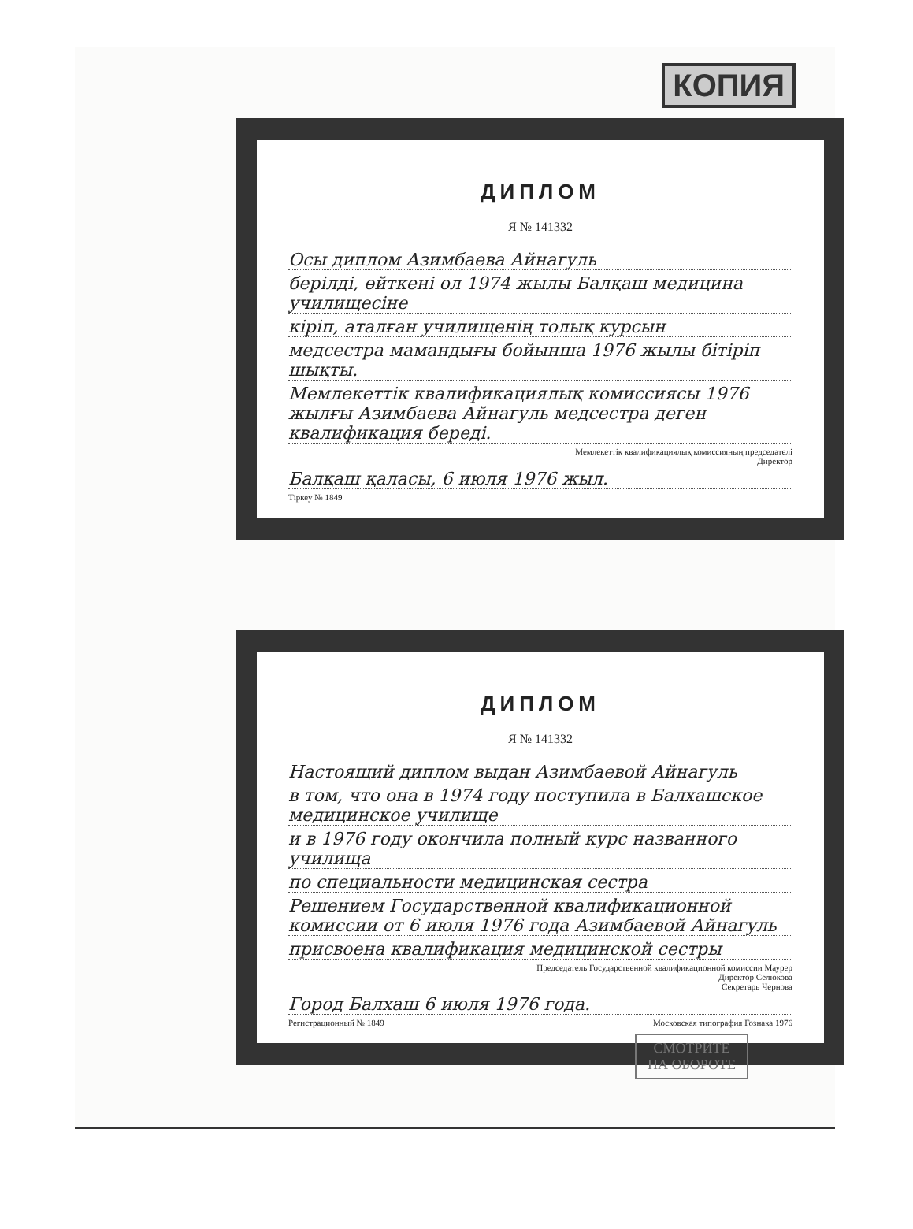КОПИЯ
ДИПЛОМ
Я № 141332
Осы диплом Азимбаева Айнагуль
берілді, өйткені ол 1974 жылы Балқаш медицина училищесіне
кіріп, аталған училищенің толық курсын
медсестра мамандығы бойынша 1976 жылы бітіріп шықты.
Мемлекеттік квалификациялық комиссиясы 1976 жылғы Азимбаева Айнагуль медсестра деген квалификация береді.
Мемлекеттік квалификациялық комиссияның председателі
Директор
Балқаш қаласы, 6 июля 1976 жыл.
Тіркеу № 1849
ДИПЛОМ
Я № 141332
Настоящий диплом выдан Азимбаевой Айнагуль
в том, что она в 1974 году поступила в Балхашское медицинское училище
и в 1976 году окончила полный курс названного училища
по специальности медицинская сестра
Решением Государственной квалификационной комиссии от 6 июля 1976 года Азимбаевой Айнагуль
присвоена квалификация медицинской сестры
Председатель Государственной квалификационной комиссии Маурер
Директор Селюкова
Секретарь Чернова
Город Балхаш 6 июля 1976 года.
Регистрационный № 1849 Московская типография Гознака 1976
СМОТРИТЕ
НА ОБОРОТЕ